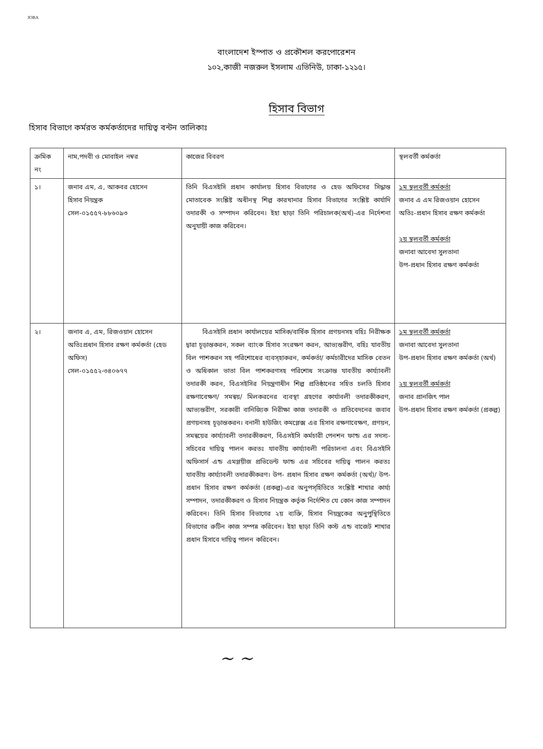JOBA
বাংলাদেশ ইস্পাত ও প্রকৌশল করপোরেশন
১০২,কাজী নজরুল ইসলাম এভিনিউ, ঢাকা-১২১৫।
হিসাব বিভাগ
হিসাব বিভাগে কর্মরত কর্মকর্তাদের দায়িত্ব বন্টন তালিকাঃ
| ক্রমিক নং | নাম,পদবী ও মোবাইল নম্বর | কাজের বিবরণ | স্থলবর্তী কর্মকর্তা |
| --- | --- | --- | --- |
| ১। | জনাব এম, এ, আকবর হোসেন হিসাব নিয়ন্ত্রক সেল-০১৫৫৭-৮৮৬০৯৩ | তিনি বিএসইসি প্রধান কার্যালয় হিসাব বিভাগের ও হেড অফিসের সিদ্ধান্ত মোতাবেক সংশ্লিষ্ট অধীনস্থ শিল্প কারখানার হিসাব বিভাগের সংশ্লিষ্ট কার্যাদি তদারকী ও সম্পাদন করিবেন। ইহা ছাড়া তিনি পরিচালক(অর্থ)-এর নির্দেশনা অনুযায়ী কাজ করিবেন। | ১ম স্থলবর্তী কর্মকর্তা জনাব এ এম রিজওয়ান হোসেন অতিঃ-প্রধান হিসাব রক্ষণ কর্মকর্তা ২য় স্থলবর্তী কর্মকর্তা জনাবা আবেদা সুলতানা উপ-প্রধান হিসাব রক্ষণ কর্মকর্তা |
| ২। | জনাব এ, এম, রিজওয়ান হোসেন অতিঃপ্রধান হিসাব রক্ষণ কর্মকর্তা (হেড অফিস) সেল-০১৫৫২-৩৪০৬৭৭ | বিএসইসি প্রধান কার্যালয়ের মাসিক/বার্ষিক হিসাব প্রণয়নসহ বহিঃ নিরীক্ষক দ্বারা চূড়ান্তকরন, সকল ব্যাংক হিসাব সংরক্ষণ করন, আভ্যন্তরীণ, বহিঃ যাবতীয় বিল পাশকরন সহ পরিশোধের ব্যবস্হাকরন, কর্মকর্তা/ কর্মচারীদের মাসিক বেতন ও অধিকাল ভাতা বিল পাশকরণসহ পরিশোধ সংক্রান্ত যাবতীয় কার্য্যাবলী তদারকী করন, বিএসইসির নিয়ন্ত্রণাধীন শিল্প প্রতিষ্ঠানের সহিত চলতি হিসাব রক্ষণাবেক্ষণ/ সমন্বয়/ মিলকরনের ব্যবস্থা গ্রহণের কার্যাবলী তদারকীকরণ, আভ্যন্তরীণ, সরকারী বানিজ্যিক নিরীক্ষা কাজ তদারকী ও প্রতিবেদনের জবাব প্রণয়নসহ চূড়ান্তকরন। বনানী হাউজিং কমপ্লেক্স এর হিসাব রক্ষণাবেক্ষণ, প্রণয়ন, সমন্বয়ের কার্য্যাবলী তদারকীকরণ, বিএসইসি কর্মচারী পেনশন ফান্ড এর সদস্য-সচিবের দায়িত্ব পালন করতঃ যাবতীয় কার্য্যাবলী পরিচালনা এবং বিএসইসি অফিসার্স এন্ড এমপ্লয়ীজ প্রভিডেন্ট ফান্ড এর সচিবের দায়িত্ব পালন করতঃ যাবতীয় কার্য্যাবলী তদারকীকরণ। উপ- প্রধান হিসাব রক্ষণ কর্মকর্তা (অর্থ)/ উপ- প্রধান হিসাব রক্ষণ কর্মকর্তা (প্রকল্প)-এর অনুপস্হিতিতে সংশ্লিষ্ট শাখার কার্য্য সম্পাদন, তদারকীকরণ ও হিসাব নিয়ন্ত্রক কর্তৃক নির্দেশিত যে কোন কাজ সম্পাদন করিবেন। তিনি হিসাব বিভাগের ২য় ব্যক্তি, হিসাব নিয়ন্ত্রকের অনুপুস্থিতিতে বিভাগের রুটিন কাজ সম্পন্ন করিবেন। ইহা ছাড়া তিনি কস্ট এন্ড বাজেট শাখার প্রধান হিসাবে দায়িত্ব পালন করিবেন। | ১ম স্থলবর্তী কর্মকর্তা জনাবা আবেদা সুলতানা উপ-প্রধান হিসাব রক্ষণ কর্মকর্তা (অর্থ) ২য় স্থলবর্তী কর্মকর্তা জনাব প্রানজিৎ পাল উপ-প্রধান হিসাব রক্ষণ কর্মকর্তা (প্রকল্প) |
~ ~